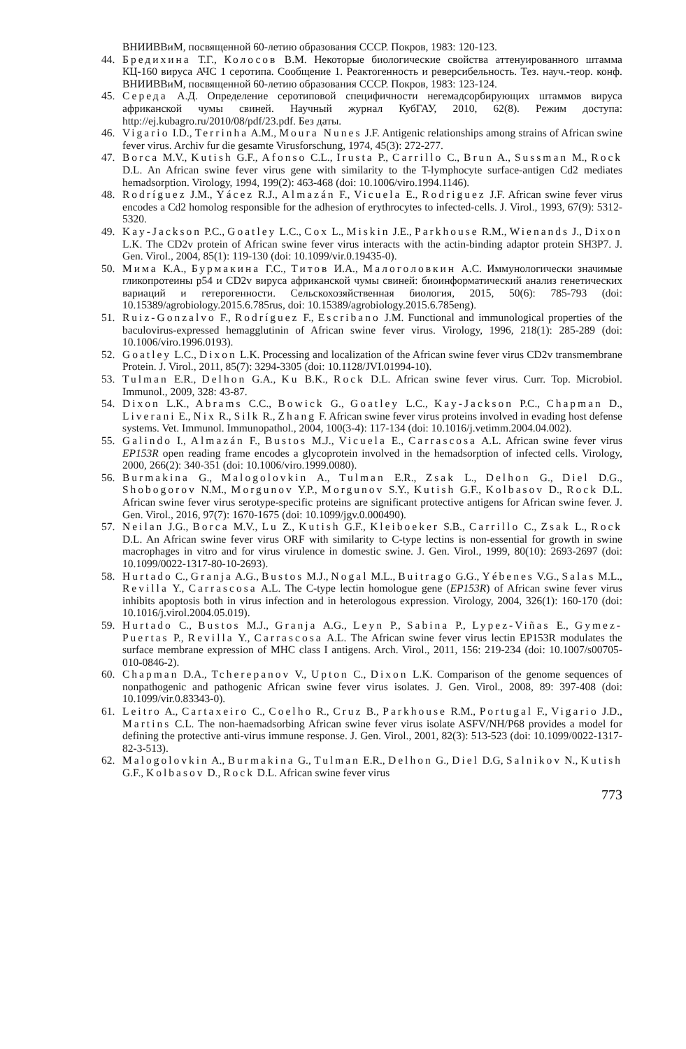ВНИИВВиМ, посвященной 60-летию образования СССР. Покров, 1983: 120-123.
44. Бредихина Т.Г., Колосов В.М. Некоторые биологические свойства аттенуированного штамма КЦ-160 вируса АЧС 1 серотипа. Сообщение 1. Реактогенность и реверсибельность. Тез. науч.-теор. конф. ВНИИВВиМ, посвященной 60-летию образования СССР. Покров, 1983: 123-124.
45. Середа А.Д. Определение серотиповой специфичности негемадсорбирующих штаммов вируса африканской чумы свиней. Научный журнал КубГАУ, 2010, 62(8). Режим доступа: http://ej.kubagro.ru/2010/08/pdf/23.pdf. Без даты.
46. Vigario I.D., Terrinha A.M., Moura Nunes J.F. Antigenic relationships among strains of African swine fever virus. Archiv fur die gesamte Virusforschung, 1974, 45(3): 272-277.
47. Borca M.V., Kutish G.F., Afonso C.L., Irusta P., Carrillo C., Brun A., Sussman M., Rock D.L. An African swine fever virus gene with similarity to the T-lymphocyte surface-antigen Cd2 mediates hemadsorption. Virology, 1994, 199(2): 463-468 (doi: 10.1006/viro.1994.1146).
48. Rodríguez J.M., Yácez R.J., Almazán F., Vicuela E., Rodriguez J.F. African swine fever virus encodes a Cd2 homolog responsible for the adhesion of erythrocytes to infected-cells. J. Virol., 1993, 67(9): 5312-5320.
49. Kay-Jackson P.C., Goatley L.C., Cox L., Miskin J.E., Parkhouse R.M., Wienands J., Dixon L.K. The CD2v protein of African swine fever virus interacts with the actin-binding adaptor protein SH3P7. J. Gen. Virol., 2004, 85(1): 119-130 (doi: 10.1099/vir.0.19435-0).
50. Мима К.А., Бурмакина Г.С., Титов И.А., Малоголовкин А.С. Иммунологически значимые гликопротеины p54 и CD2v вируса африканской чумы свиней: биоинформатический анализ генетических вариаций и гетерогенности. Сельскохозяйственная биология, 2015, 50(6): 785-793 (doi: 10.15389/agrobiology.2015.6.785rus, doi: 10.15389/agrobiology.2015.6.785eng).
51. Ruiz-Gonzalvo F., Rodríguez F., Escribano J.M. Functional and immunological properties of the baculovirus-expressed hemagglutinin of African swine fever virus. Virology, 1996, 218(1): 285-289 (doi: 10.1006/viro.1996.0193).
52. Goatley L.C., Dixon L.K. Processing and localization of the African swine fever virus CD2v transmembrane Protein. J. Virol., 2011, 85(7): 3294-3305 (doi: 10.1128/JVI.01994-10).
53. Tulman E.R., Delhon G.A., Ku B.K., Rock D.L. African swine fever virus. Curr. Top. Microbiol. Immunol., 2009, 328: 43-87.
54. Dixon L.K., Abrams C.C., Bowick G., Goatley L.C., Kay-Jackson P.C., Chapman D., Liverani E., Nix R., Silk R., Zhang F. African swine fever virus proteins involved in evading host defense systems. Vet. Immunol. Immunopathol., 2004, 100(3-4): 117-134 (doi: 10.1016/j.vetimm.2004.04.002).
55. Galindo I., Almazán F., Bustos M.J., Vicuela E., Carrascosa A.L. African swine fever virus EP153R open reading frame encodes a glycoprotein involved in the hemadsorption of infected cells. Virology, 2000, 266(2): 340-351 (doi: 10.1006/viro.1999.0080).
56. Burmakina G., Malogolovkin A., Tulman E.R., Zsak L., Delhon G., Diel D.G., Shobogorov N.M., Morgunov Y.P., Morgunov S.Y., Kutish G.F., Kolbasov D., Rock D.L. African swine fever virus serotype-specific proteins are significant protective antigens for African swine fever. J. Gen. Virol., 2016, 97(7): 1670-1675 (doi: 10.1099/jgv.0.000490).
57. Neilan J.G., Borca M.V., Lu Z., Kutish G.F., Kleiboeker S.B., Carrillo C., Zsak L., Rock D.L. An African swine fever virus ORF with similarity to C-type lectins is non-essential for growth in swine macrophages in vitro and for virus virulence in domestic swine. J. Gen. Virol., 1999, 80(10): 2693-2697 (doi: 10.1099/0022-1317-80-10-2693).
58. Hurtado C., Granja A.G., Bustos M.J., Nogal M.L., Buitrago G.G., Yébenes V.G., Salas M.L., Revilla Y., Carrascosa A.L. The C-type lectin homologue gene (EP153R) of African swine fever virus inhibits apoptosis both in virus infection and in heterologous expression. Virology, 2004, 326(1): 160-170 (doi: 10.1016/j.virol.2004.05.019).
59. Hurtado C., Bustos M.J., Granja A.G., Leyn P., Sabina P., Lypez-Viñas E., Gymez-Puertas P., Revilla Y., Carrascosa A.L. The African swine fever virus lectin EP153R modulates the surface membrane expression of MHC class I antigens. Arch. Virol., 2011, 156: 219-234 (doi: 10.1007/s00705-010-0846-2).
60. Chapman D.A., Tcherepanov V., Upton C., Dixon L.K. Comparison of the genome sequences of nonpathogenic and pathogenic African swine fever virus isolates. J. Gen. Virol., 2008, 89: 397-408 (doi: 10.1099/vir.0.83343-0).
61. Leitro A., Cartaxeiro C., Coelho R., Cruz B., Parkhouse R.M., Portugal F., Vigario J.D., Martins C.L. The non-haemadsorbing African swine fever virus isolate ASFV/NH/P68 provides a model for defining the protective anti-virus immune response. J. Gen. Virol., 2001, 82(3): 513-523 (doi: 10.1099/0022-1317-82-3-513).
62. Malogolovkin A., Burmakina G., Tulman E.R., Delhon G., Diel D.G, Salnikov N., Kutish G.F., Kolbasov D., Rock D.L. African swine fever virus
773